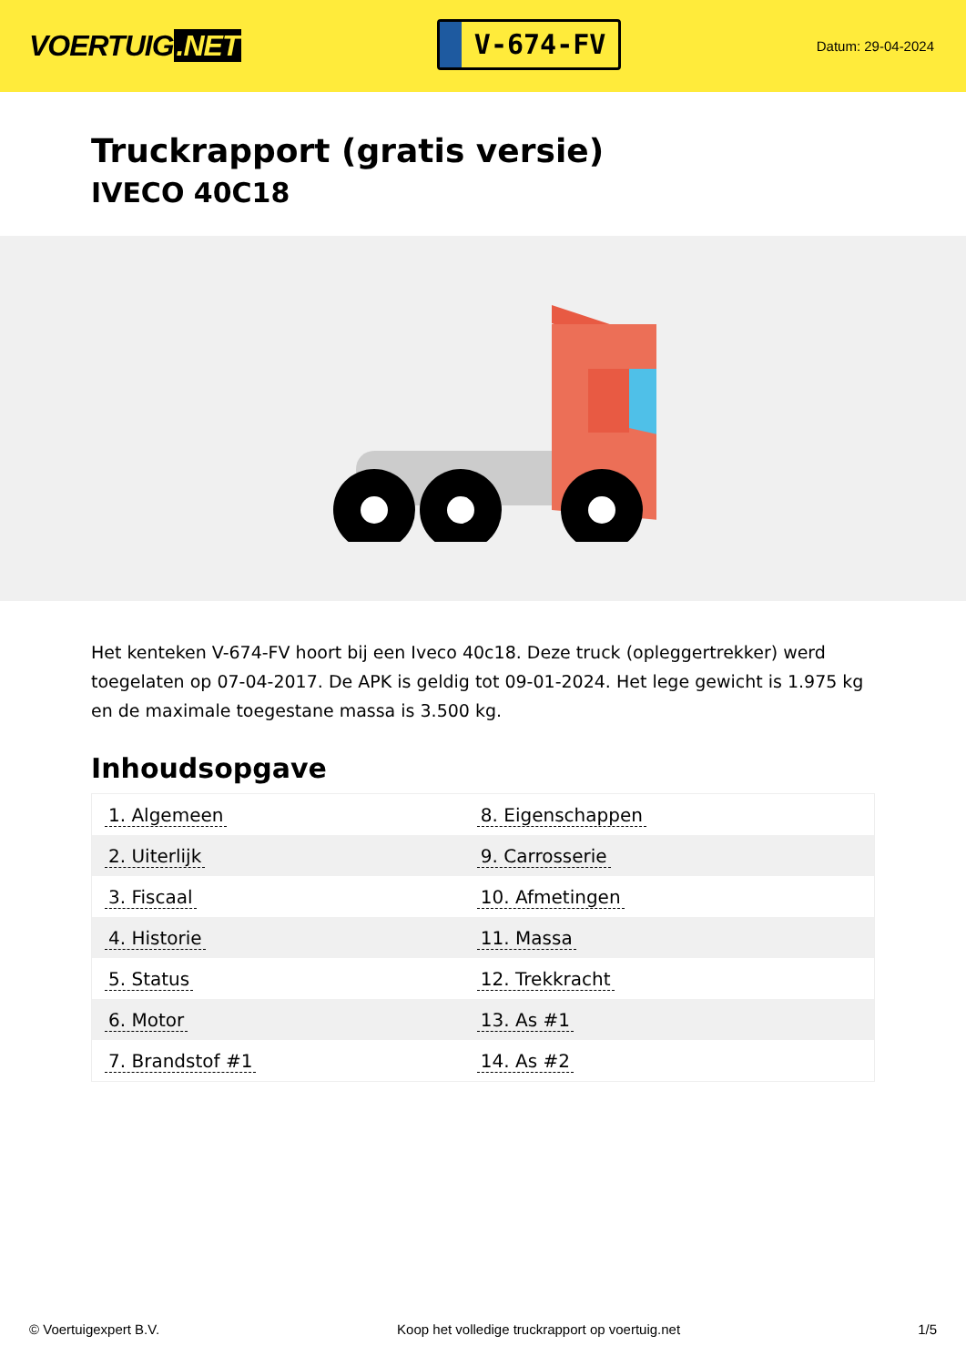VOERTUIG.NET
V-674-FV
Datum: 29-04-2024
Truckrapport (gratis versie)
IVECO 40C18
Het kenteken V-674-FV hoort bij een Iveco 40c18. Deze truck (opleggertrekker) werd toegelaten op 07-04-2017. De APK is geldig tot 09-01-2024. Het lege gewicht is 1.975 kg en de maximale toegestane massa is 3.500 kg.
Inhoudsopgave
| 1. Algemeen | 8. Eigenschappen |
| 2. Uiterlijk | 9. Carrosserie |
| 3. Fiscaal | 10. Afmetingen |
| 4. Historie | 11. Massa |
| 5. Status | 12. Trekkracht |
| 6. Motor | 13. As #1 |
| 7. Brandstof #1 | 14. As #2 |
© Voertuigexpert B.V. Koop het volledige truckrapport op voertuig.net
1/5